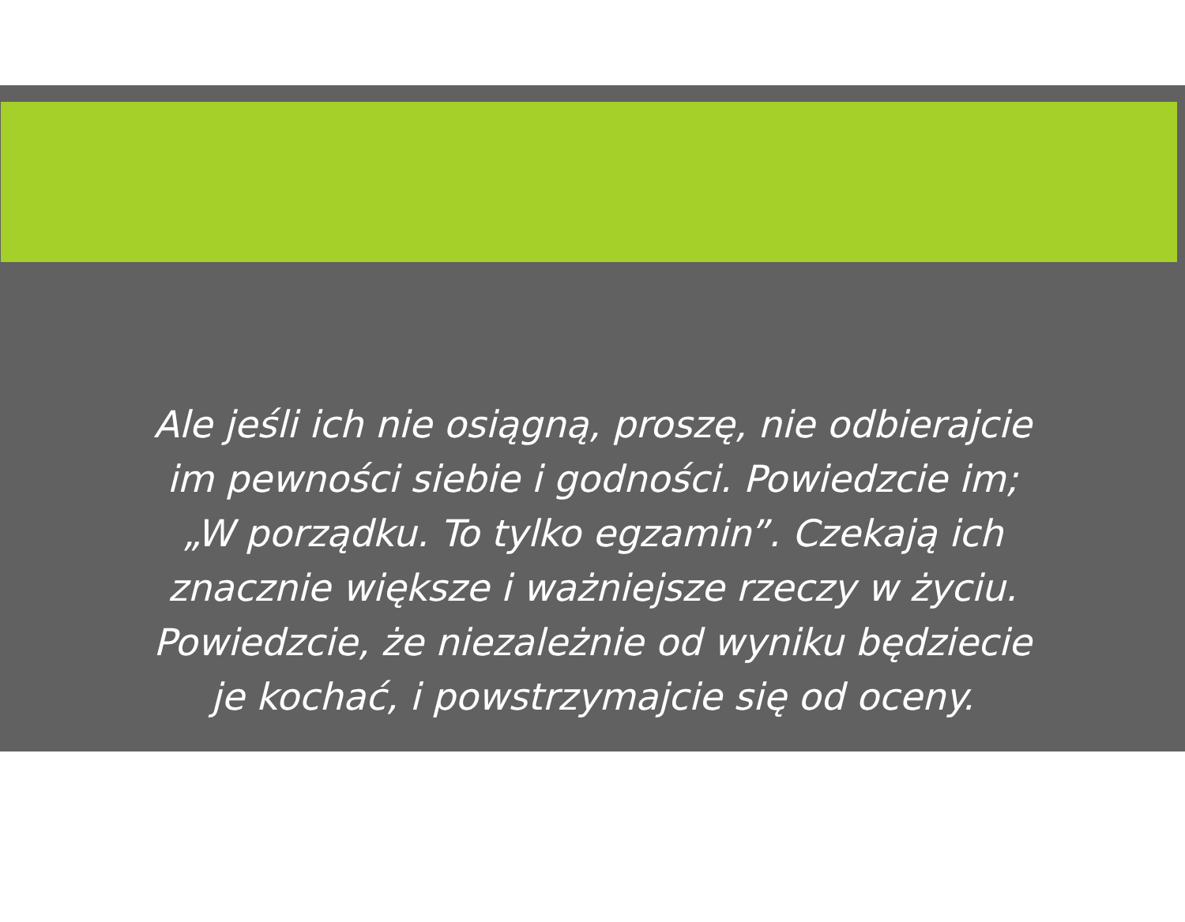Ale jeśli ich nie osiągną, proszę, nie odbierajcie
im pewności siebie i godności. Powiedzcie im;
„W porządku. To tylko egzamin”. Czekają ich
znacznie większe i ważniejsze rzeczy w życiu.
Powiedzcie, że niezależnie od wyniku będziecie
je kochać, i powstrzymajcie się od oceny.